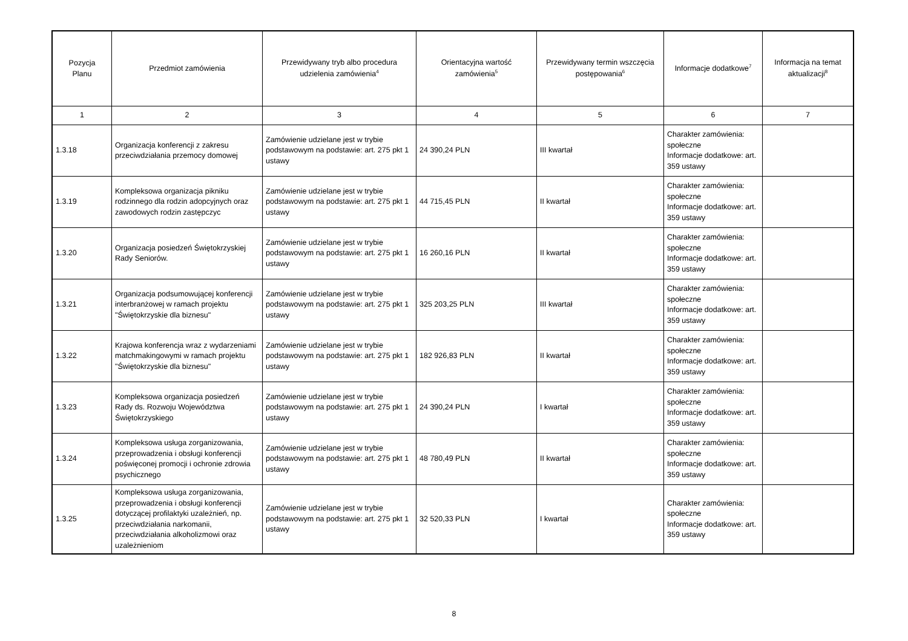| Pozycja Planu | Przedmiot zamówienia | Przewidywany tryb albo procedura udzielenia zamówienia<sup>4</sup> | Orientacyjna wartość zamówienia<sup>5</sup> | Przewidywany termin wszczęcia postępowania<sup>6</sup> | Informacje dodatkowe<sup>7</sup> | Informacja na temat aktualizacji<sup>8</sup> |
| --- | --- | --- | --- | --- | --- | --- |
| 1 | 2 | 3 | 4 | 5 | 6 | 7 |
| 1.3.18 | Organizacja konferencji z zakresu przeciwdziałania przemocy domowej | Zamówienie udzielane jest w trybie podstawowym na podstawie: art. 275 pkt 1 ustawy | 24 390,24 PLN | III kwartał | Charakter zamówienia: społeczne Informacje dodatkowe: art. 359 ustawy | |
| 1.3.19 | Kompleksowa organizacja pikniku rodzinnego dla rodzin adopcyjnych oraz zawodowych rodzin zastępczyc | Zamówienie udzielane jest w trybie podstawowym na podstawie: art. 275 pkt 1 ustawy | 44 715,45 PLN | II kwartał | Charakter zamówienia: społeczne Informacje dodatkowe: art. 359 ustawy | |
| 1.3.20 | Organizacja posiedzeń Świętokrzyskiej Rady Seniorów. | Zamówienie udzielane jest w trybie podstawowym na podstawie: art. 275 pkt 1 ustawy | 16 260,16 PLN | II kwartał | Charakter zamówienia: społeczne Informacje dodatkowe: art. 359 ustawy | |
| 1.3.21 | Organizacja podsumowującej konferencji interbranżowej w ramach projektu "Świętokrzyskie dla biznesu" | Zamówienie udzielane jest w trybie podstawowym na podstawie: art. 275 pkt 1 ustawy | 325 203,25 PLN | III kwartał | Charakter zamówienia: społeczne Informacje dodatkowe: art. 359 ustawy | |
| 1.3.22 | Krajowa konferencja wraz z wydarzeniami matchmakingowymi w ramach projektu "Świętokrzyskie dla biznesu" | Zamówienie udzielane jest w trybie podstawowym na podstawie: art. 275 pkt 1 ustawy | 182 926,83 PLN | II kwartał | Charakter zamówienia: społeczne Informacje dodatkowe: art. 359 ustawy | |
| 1.3.23 | Kompleksowa organizacja posiedzeń Rady ds. Rozwoju Województwa Świętokrzyskiego | Zamówienie udzielane jest w trybie podstawowym na podstawie: art. 275 pkt 1 ustawy | 24 390,24 PLN | I kwartał | Charakter zamówienia: społeczne Informacje dodatkowe: art. 359 ustawy | |
| 1.3.24 | Kompleksowa usługa zorganizowania, przeprowadzenia i obsługi konferencji poświęconej promocji i ochronie zdrowia psychicznego | Zamówienie udzielane jest w trybie podstawowym na podstawie: art. 275 pkt 1 ustawy | 48 780,49 PLN | II kwartał | Charakter zamówienia: społeczne Informacje dodatkowe: art. 359 ustawy | |
| 1.3.25 | Kompleksowa usługa zorganizowania, przeprowadzenia i obsługi konferencji dotyczącej profilaktyki uzależnień, np. przeciwdziałania narkomanii, przeciwdziałania alkoholizmowi oraz uzależnieniom | Zamówienie udzielane jest w trybie podstawowym na podstawie: art. 275 pkt 1 ustawy | 32 520,33 PLN | I kwartał | Charakter zamówienia: społeczne Informacje dodatkowe: art. 359 ustawy | |
8